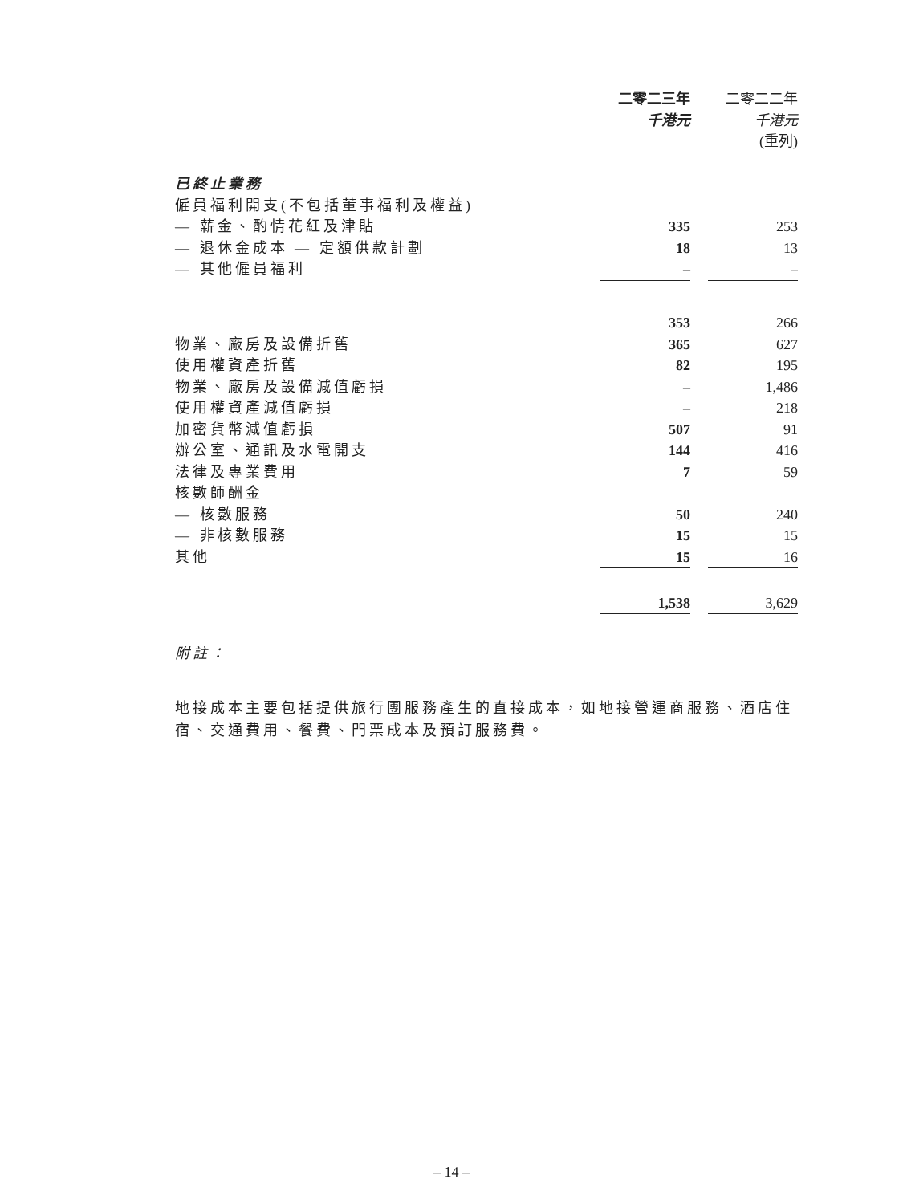| | 二零二三年 | | 二零二二年 |
| | 千港元 | | 千港元 |
| | | | (重列) |
| 已終止業務 | | | |
| 僱員福利開支(不包括董事福利及權益) | | | |
| — 薪金、酌情花紅及津貼 | 335 | | 253 |
| — 退休金成本 — 定額供款計劃 | 18 | | 13 |
| — 其他僱員福利 | – | | – |
| | 353 | | 266 |
| 物業、廠房及設備折舊 | 365 | | 627 |
| 使用權資產折舊 | 82 | | 195 |
| 物業、廠房及設備減值虧損 | – | | 1,486 |
| 使用權資產減值虧損 | – | | 218 |
| 加密貨幣減值虧損 | 507 | | 91 |
| 辦公室、通訊及水電開支 | 144 | | 416 |
| 法律及專業費用 | 7 | | 59 |
| 核數師酬金 | | | |
| — 核數服務 | 50 | | 240 |
| — 非核數服務 | 15 | | 15 |
| 其他 | 15 | | 16 |
| | 1,538 | | 3,629 |
附註：
地接成本主要包括提供旅行團服務產生的直接成本，如地接營運商服務、酒店住宿、交通費用、餐費、門票成本及預訂服務費。
– 14 –